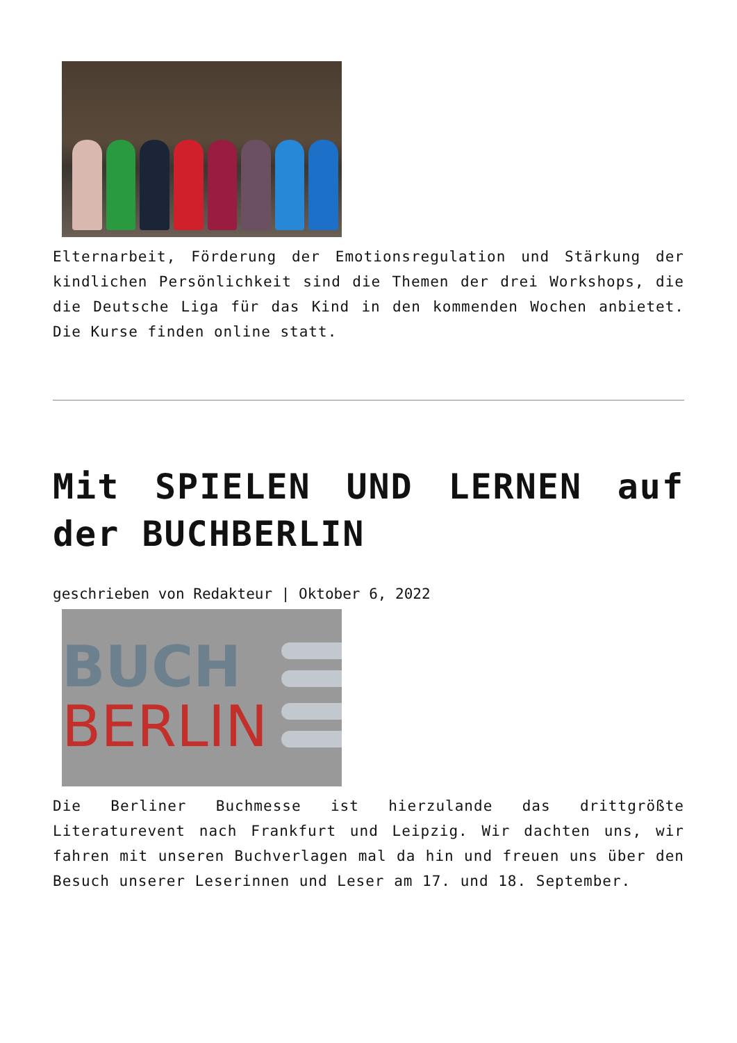Elternarbeit, Förderung der Emotionsregulation und Stärkung der kindlichen Persönlichkeit sind die Themen der drei Workshops, die die Deutsche Liga für das Kind in den kommenden Wochen anbietet. Die Kurse finden online statt.
Mit SPIELEN UND LERNEN auf der BUCHBERLIN
geschrieben von Redakteur | Oktober 6, 2022
BUCH
BERLIN
Die Berliner Buchmesse ist hierzulande das drittgrößte Literaturevent nach Frankfurt und Leipzig. Wir dachten uns, wir fahren mit unseren Buchverlagen mal da hin und freuen uns über den Besuch unserer Leserinnen und Leser am 17. und 18. September.